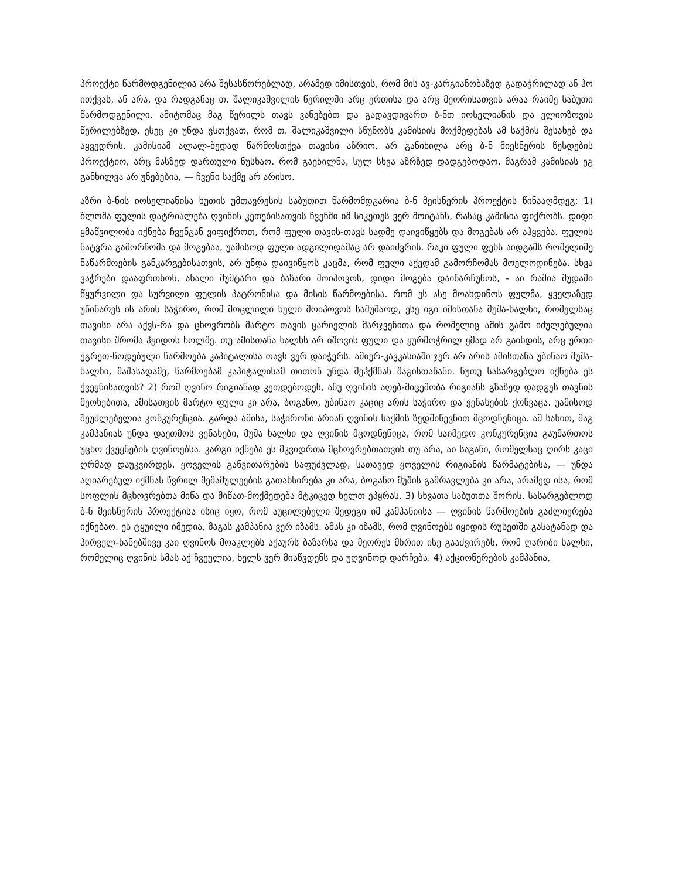პროექტი წარმოდგენილია არა შესასწორებლად, არამედ იმისთვის, რომ მის ავ-კარგიანობაზედ გადაჭრილად ან ჰო ითქვას, ან არა, და რადგანაც თ. შალიკაშვილის წერილში არც ერთისა და არც მეორისათვის არაა რაიმე საბუთი წარმოდგენილი, ამიტომაც მაგ წერილს თავს ვანებებთ და გადავდივართ ბ-ნთ იოსელიანის და ელიოზოვის წერილებზედ. ესეც კი უნდა ვსთქვათ, რომ თ. შალიკაშვილი სწუნობს კამისიის მოქმედებას ამ საქმის შესახებ და აყვედრის, კამისიამ ალალ-ბედად წარმოსთქვა თავისი აზრიო, არ განიხილა არც ბ-ნ მიესნერის წესდების პროექტიო, არც მასზედ დართული ნუსხაო. რომ გაეხილნა, სულ სხვა აზრზედ დადგებოდაო, მაგრამ კამისიას ეგ განხილვა არ უნებებია, — ჩვენი საქმე არ არისო.
აზრი ბ-ნის იოსელიანისა ხუთის უმთავრესის საბუთით წარმომდგარია ბ-ნ მეისნერის პროექტის წინააღმდეგ: 1) ბლომა ფულის დატრიალება ღვინის კეთებისათვის ჩვენში იმ სიკეთეს ვერ მოიტანს, რასაც კამისია ფიქრობს. დიდი ყმაწვილობა იქნება ჩვენგან ვიფიქროთ, რომ ფული თავის-თავს სადმე დაივიწყებს და მოგებას არ აჰყვება. ფულის ნატვრა გამორჩომა და მოგებაა, უამისოდ ფული ადგილიდამაც არ დაიძვრის. რაკი ფული ფეხს აიდგამს რომელიმე ნაწარმოების განკარგებისათვის, არ უნდა დაივიწყოს კაცმა, რომ ფული აქედამ გამორჩომას მოელოდინება. სხვა ვაჭრები დააფრთხოს, ახალი მუშტარი და ბაზარი მოიპოვოს, დიდი მოგება დაინარჩუნოს, - აი რაშია მუდამი წყურვილი და სურვილი ფულის პატრონისა და მისის წარმოებისა. რომ ეს ასე მოახდინოს ფულმა, ყველაზედ უწინარეს ის არის საჭირო, რომ მოცლილი ხელი მოიპოვოს სამუშაოდ, ესე იგი იმისთანა მუშა-ხალხი, რომელსაც თავისი არა აქვს-რა და ცხოვრობს მარტო თავის ცარიელის მარჯვენითა და რომელიც ამის გამო იძულებულია თავისი შრომა ჰყიდოს ხოლმე. თუ ამისთანა ხალხს არ იშოვის ფული და ყურმოჭრილ ყმად არ გაიხდის, არც ერთი ეგრეთ-წოდებული წარმოება კაპიტალისა თავს ვერ დაიჭერს. ამიერ-კავკასიაში ჯერ არ არის ამისთანა უბინაო მუშა-ხალხი, მაშასადამე, წარმოებამ კაპიტალისამ თითონ უნდა შეჰქმნას მაგისთანანი. ნუთუ სასარგებლო იქნება ეს ქვეყნისათვის? 2) რომ ღვინო რიგიანად კეთდებოდეს, ანუ ღვინის აღებ-მიცემობა რიგიანს გზაზედ დადგეს თავნის მეოხებითა, ამისათვის მარტო ფული კი არა, ბოგანო, უბინაო კაციც არის საჭირო და ვენახების ქონვაცა. უამისოდ შეუძლებელია კონკურენცია. გარდა ამისა, საჭირონი არიან ღვინის საქმის ზედმიწევნით მცოდნენიცა. ამ სახით, მაგ კამპანიას უნდა დაეთმოს ვენახები, მუშა ხალხი და ღვინის მცოდნენიცა, რომ საიმედო კონკურენცია გაუმართოს უცხო ქვეყნების ღვინოებსა. კარგი იქნება ეს მკვიდრთა მცხოვრებთათვის თუ არა, აი საგანი, რომელსაც ღირს კაცი ღრმად დაუკვირდეს. ყოველის განვითარების საფუძვლად, სათავედ ყოველის რიგიანის წარმატებისა, — უნდა აღიარებულ იქმნას წვრილ მემამულეების გათახსირება კი არა, ბოგანო მუშის გამრავლება კი არა, არამედ ისა, რომ სოფლის მცხოვრებთა მიწა და მიწათ-მოქმედება მტკიცედ ხელთ ეპყრას. 3) სხვათა საბუთთა შორის, სასარგებლოდ ბ-ნ მეისნერის პროექტისა ისიც იყო, რომ აუცილებელი შედეგი იმ კამპანიისა — ღვინის წარმოების გაძლიერება იქნებაო. ეს ტყუილი იმედია, მაგას კამპანია ვერ იზამს. ამას კი იზამს, რომ ღვინოებს იყიდის რუსეთში გასატანად და პირველ-ხანებშივე კაი ღვინოს მოაკლებს აქაურს ბაზარსა და მეორეს მხრით ისე გააძვირებს, რომ ღარიბი ხალხი, რომელიც ღვინის სმას აქ ჩვეულია, ხელს ვერ მიაწვდენს და უღვინოდ დარჩება. 4) აქციონერების კამპანია,